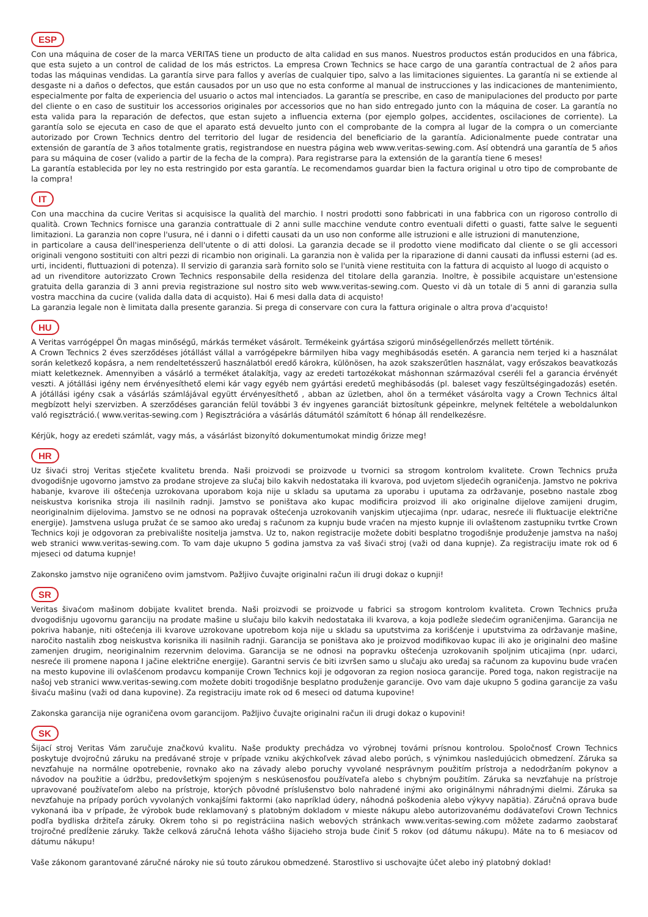ESP
Con una máquina de coser de la marca VERITAS tiene un producto de alta calidad en sus manos. Nuestros productos están producidos en una fábrica, que esta sujeto a un control de calidad de los más estrictos. La empresa Crown Technics se hace cargo de una garantía contractual de 2 años para todas las máquinas vendidas. La garantía sirve para fallos y averías de cualquier tipo, salvo a las limitaciones siguientes. La garantía ni se extiende al desgaste ni a daños o defectos, que están causados por un uso que no esta conforme al manual de instrucciones y las indicaciones de mantenimiento, especialmente por falta de experiencia del usuario o actos mal intenciados. La garantía se prescribe, en caso de manipulaciones del producto por parte del cliente o en caso de sustituir los accessorios originales por accessorios que no han sido entregado junto con la máquina de coser. La garantía no esta valida para la reparación de defectos, que estan sujeto a influencia externa (por ejemplo golpes, accidentes, oscilaciones de corriente). La garantía solo se ejecuta en caso de que el aparato está devuelto junto con el comprobante de la compra al lugar de la compra o un comerciante autorizado por Crown Technics dentro del territorio del lugar de residencia del beneficiario de la garantía. Adicionalmente puede contratar una extensión de garantía de 3 años totalmente gratis, registrandose en nuestra página web www.veritas-sewing.com. Así obtendrá una garantía de 5 años para su máquina de coser (valido a partir de la fecha de la compra). Para registrarse para la extensión de la garantía tiene 6 meses!
La garantía establecida por ley no esta restringido por esta garantía. Le recomendamos guardar bien la factura original u otro tipo de comprobante de la compra!
IT
Con una macchina da cucire Veritas si acquisisce la qualità del marchio. I nostri prodotti sono fabbricati in una fabbrica con un rigoroso controllo di qualità. Crown Technics fornisce una garanzia contrattuale di 2 anni sulle macchine vendute contro eventuali difetti o guasti, fatte salve le seguenti limitazioni. La garanzia non copre l'usura, né i danni o i difetti causati da un uso non conforme alle istruzioni e alle istruzioni di manutenzione,
in particolare a causa dell'inesperienza dell'utente o di atti dolosi. La garanzia decade se il prodotto viene modificato dal cliente o se gli accessori originali vengono sostituiti con altri pezzi di ricambio non originali. La garanzia non è valida per la riparazione di danni causati da influssi esterni (ad es. urti, incidenti, fluttuazioni di potenza). Il servizio di garanzia sarà fornito solo se l'unità viene restituita con la fattura di acquisto al luogo di acquisto o
ad un rivenditore autorizzato Crown Technics responsabile della residenza del titolare della garanzia. Inoltre, è possibile acquistare un'estensione gratuita della garanzia di 3 anni previa registrazione sul nostro sito web www.veritas-sewing.com. Questo vi dà un totale di 5 anni di garanzia sulla vostra macchina da cucire (valida dalla data di acquisto). Hai 6 mesi dalla data di acquisto!
La garanzia legale non è limitata dalla presente garanzia. Si prega di conservare con cura la fattura originale o altra prova d'acquisto!
HU
A Veritas varrógéppel Ön magas minőségű, márkás terméket vásárolt. Termékeink gyártása szigorú minőségellenőrzés mellett történik.
A Crown Technics 2 éves szerződéses jótállást vállal a varrógépekre bármilyen hiba vagy meghibásodás esetén. A garancia nem terjed ki a használat során keletkező kopásra, a nem rendeltetésszerű használatból eredő károkra, különösen, ha azok szakszerűtlen használat, vagy erőszakos beavatkozás miatt keletkeznek. Amennyiben a vásárló a terméket átalakítja, vagy az eredeti tartozékokat máshonnan származóval cseréli fel a garancia érvényét veszti. A jótállási igény nem érvényesíthető elemi kár vagy egyéb nem gyártási eredetű meghibásodás (pl. baleset vagy feszültségingadozás) esetén. A jótállási igény csak a vásárlás számlájával együtt érvényesíthető , abban az üzletben, ahol ön a terméket vásárolta vagy a Crown Technics által megbízott helyi szervizben. A szerződéses garancián felül további 3 év ingyenes garanciát biztosítunk gépeinkre, melynek feltétele a weboldalunkon való regisztráció.( www.veritas-sewing.com ) Regisztrációra a vásárlás dátumától számított 6 hónap áll rendelkezésre.
Kérjük, hogy az eredeti számlát, vagy más, a vásárlást bizonyító dokumentumokat mindig őrizze meg!
HR
Uz šivaći stroj Veritas stječete kvalitetu brenda. Naši proizvodi se proizvode u tvornici sa strogom kontrolom kvalitete. Crown Technics pruža dvogodišnje ugovorno jamstvo za prodane strojeve za slučaj bilo kakvih nedostataka ili kvarova, pod uvjetom sljedećih ograničenja. Jamstvo ne pokriva habanje, kvarove ili oštećenja uzrokovana uporabom koja nije u skladu sa uputama za uporabu i uputama za održavanje, posebno nastale zbog neiskustva korisnika stroja ili nasilnih radnji. Jamstvo se poništava ako kupac modificira proizvod ili ako originalne dijelove zamijeni drugim, neoriginalnim dijelovima. Jamstvo se ne odnosi na popravak oštećenja uzrokovanih vanjskim utjecajima (npr. udarac, nesreće ili fluktuacije električne energije). Jamstvena usluga pružat će se samoo ako uređaj s računom za kupnju bude vraćen na mjesto kupnje ili ovlaštenom zastupniku tvrtke Crown Technics koji je odgovoran za prebivalište nositelja jamstva. Uz to, nakon registracije možete dobiti besplatno trogodišnje produženje jamstva na našoj web stranici www.veritas-sewing.com. To vam daje ukupno 5 godina jamstva za vaš šivaći stroj (važi od dana kupnje). Za registraciju imate rok od 6 mjeseci od datuma kupnje!
Zakonsko jamstvo nije ograničeno ovim jamstvom. Pažljivo čuvajte originalni račun ili drugi dokaz o kupnji!
SR
Veritas šivaćom mašinom dobijate kvalitet brenda. Naši proizvodi se proizvode u fabrici sa strogom kontrolom kvaliteta. Crown Technics pruža dvogodišnju ugovornu garanciju na prodate mašine u slučaju bilo kakvih nedostataka ili kvarova, a koja podleže sledećim ograničenjima. Garancija ne pokriva habanje, niti oštećenja ili kvarove uzrokovane upotrebom koja nije u skladu sa uputstvima za korišćenje i uputstvima za održavanje mašine, naročito nastalih zbog neiskustva korisnika ili nasilnih radnji. Garancija se poništava ako je proizvod modifikovao kupac ili ako je originalni deo mašine zamenjen drugim, neoriginalnim rezervnim delovima. Garancija se ne odnosi na popravku oštećenja uzrokovanih spoljnim uticajima (npr. udarci, nesreće ili promene napona I jačine električne energije). Garantni servis će biti izvršen samo u slučaju ako uređaj sa računom za kupovinu bude vraćen na mesto kupovine ili ovlašćenom prodavcu kompanije Crown Technics koji je odgovoran za region nosioca garancije. Pored toga, nakon registracije na našoj veb stranici www.veritas-sewing.com možete dobiti trogodišnje besplatno produženje garancije. Ovo vam daje ukupno 5 godina garancije za vašu šivaću mašinu (važi od dana kupovine). Za registraciju imate rok od 6 meseci od datuma kupovine!
Zakonska garancija nije ograničena ovom garancijom. Pažljivo čuvajte originalni račun ili drugi dokaz o kupovini!
SK
Šijací stroj Veritas Vám zaručuje značkovú kvalitu. Naše produkty prechádza vo výrobnej továrni prísnou kontrolou. Spoločnosť Crown Technics poskytuje dvojročnú záruku na predávané stroje v prípade vzniku akýchkoľvek závad alebo porúch, s výnimkou nasledujúcich obmedzení. Záruka sa nevzťahuje na normálne opotrebenie, rovnako ako na závady alebo poruchy vyvolané nesprávnym použitím prístroja a nedodržaním pokynov a návodov na použitie a údržbu, predovšetkým spojeným s neskúsenosťou používateľa alebo s chybným použitím. Záruka sa nevzťahuje na prístroje upravované používateľom alebo na prístroje, ktorých pôvodné príslušenstvo bolo nahradené inými ako originálnymi náhradnými dielmi. Záruka sa nevzťahuje na prípady porúch vyvolaných vonkajšími faktormi (ako napríklad údery, náhodná poškodenia alebo výkyvy napätia). Záručná oprava bude vykonaná iba v prípade, že výrobok bude reklamovaný s platobným dokladom v mieste nákupu alebo autorizovanému dodávateľovi Crown Technics podľa bydliska držiteľa záruky. Okrem toho si po registráciina našich webových stránkach www.veritas-sewing.com môžete zadarmo zaobstarať trojročné predĺženie záruky. Takže celková záručná lehota vášho šijacieho stroja bude činiť 5 rokov (od dátumu nákupu). Máte na to 6 mesiacov od dátumu nákupu!
Vaše zákonom garantované záručné nároky nie sú touto zárukou obmedzené. Starostlivo si uschovajte účet alebo iný platobný doklad!